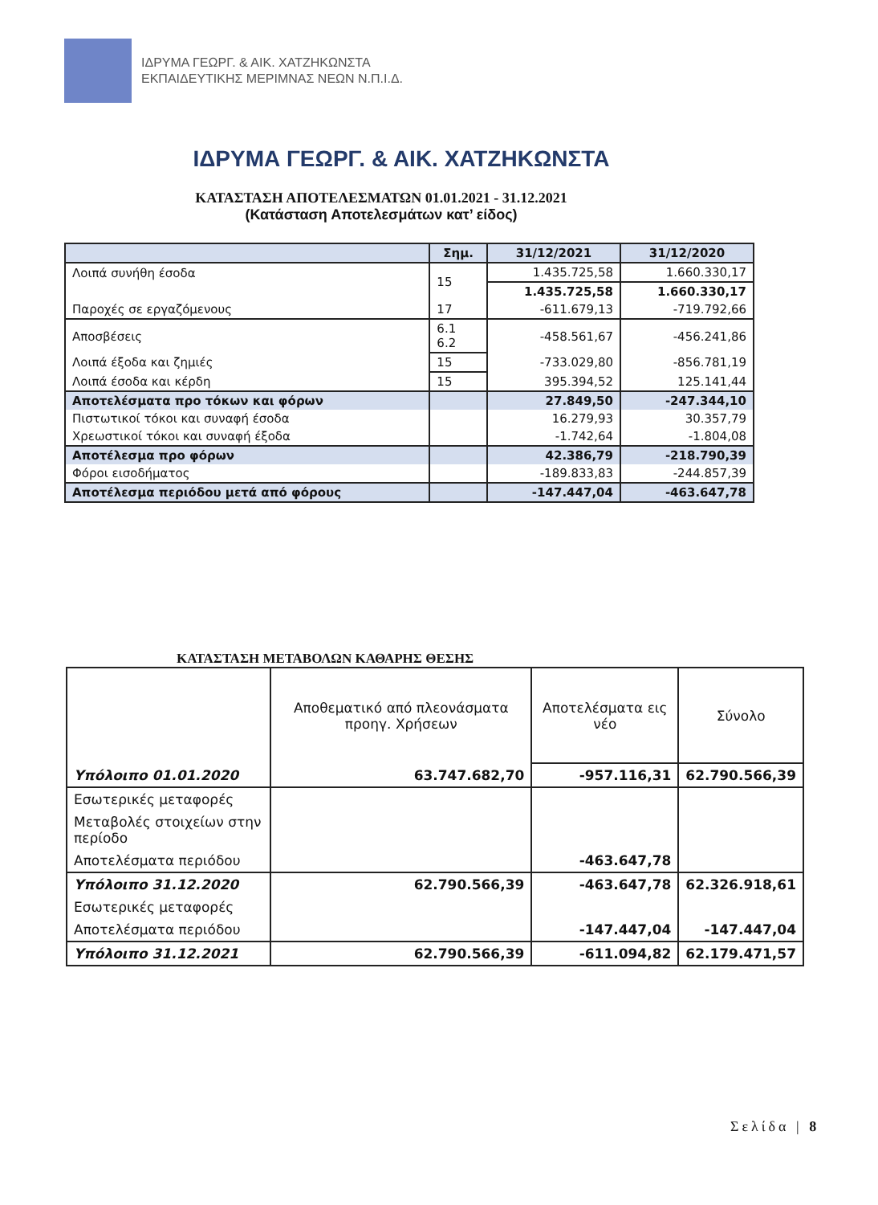ΙΔΡΥΜΑ ΓΕΩΡΓ. & ΑΙΚ. ΧΑΤΖΗΚΩΝΣΤΑ
ΕΚΠΑΙΔΕΥΤΙΚΗΣ ΜΕΡΙΜΝΑΣ ΝΕΩΝ Ν.Π.Ι.Δ.
ΙΔΡΥΜΑ ΓΕΩΡΓ. & ΑΙΚ. ΧΑΤΖΗΚΩΝΣΤΑ
ΚΑΤΑΣΤΑΣΗ ΑΠΟΤΕΛΕΣΜΑΤΩΝ 01.01.2021 - 31.12.2021
(Κατάσταση Αποτελεσμάτων κατ’ είδος)
| | Σημ. | 31/12/2021 | 31/12/2020 |
| --- | --- | --- | --- |
| Λοιπά συνήθη έσοδα | 15 | 1.435.725,58 | 1.660.330,17 |
| | | 1.435.725,58 | 1.660.330,17 |
| Παροχές σε εργαζόμενους | 17 | -611.679,13 | -719.792,66 |
| Αποσβέσεις | 6.1 6.2 | -458.561,67 | -456.241,86 |
| Λοιπά έξοδα και ζημιές | 15 | -733.029,80 | -856.781,19 |
| Λοιπά έσοδα και κέρδη | 15 | 395.394,52 | 125.141,44 |
| Αποτελέσματα προ τόκων και φόρων | | 27.849,50 | -247.344,10 |
| Πιστωτικοί τόκοι και συναφή έσοδα | | 16.279,93 | 30.357,79 |
| Χρεωστικοί τόκοι και συναφή έξοδα | | -1.742,64 | -1.804,08 |
| Αποτέλεσμα προ φόρων | | 42.386,79 | -218.790,39 |
| Φόροι εισοδήματος | | -189.833,83 | -244.857,39 |
| Αποτέλεσμα περιόδου μετά από φόρους | | -147.447,04 | -463.647,78 |
ΚΑΤΑΣΤΑΣΗ ΜΕΤΑΒΟΛΩΝ ΚΑΘΑΡΗΣ ΘΕΣΗΣ
| | Αποθεματικό από πλεονάσματα προηγ. Χρήσεων | Αποτελέσματα εις νέο | Σύνολο |
| Υπόλοιπο 01.01.2020 | 63.747.682,70 | -957.116,31 | 62.790.566,39 |
| Εσωτερικές μεταφορές | | | |
| Μεταβολές στοιχείων στην περίοδο | | | |
| Αποτελέσματα περιόδου | | -463.647,78 | |
| Υπόλοιπο 31.12.2020 | 62.790.566,39 | -463.647,78 | 62.326.918,61 |
| Εσωτερικές μεταφορές | | | |
| Αποτελέσματα περιόδου | | -147.447,04 | -147.447,04 |
| Υπόλοιπο 31.12.2021 | 62.790.566,39 | -611.094,82 | 62.179.471,57 |
Σελίδα | 8